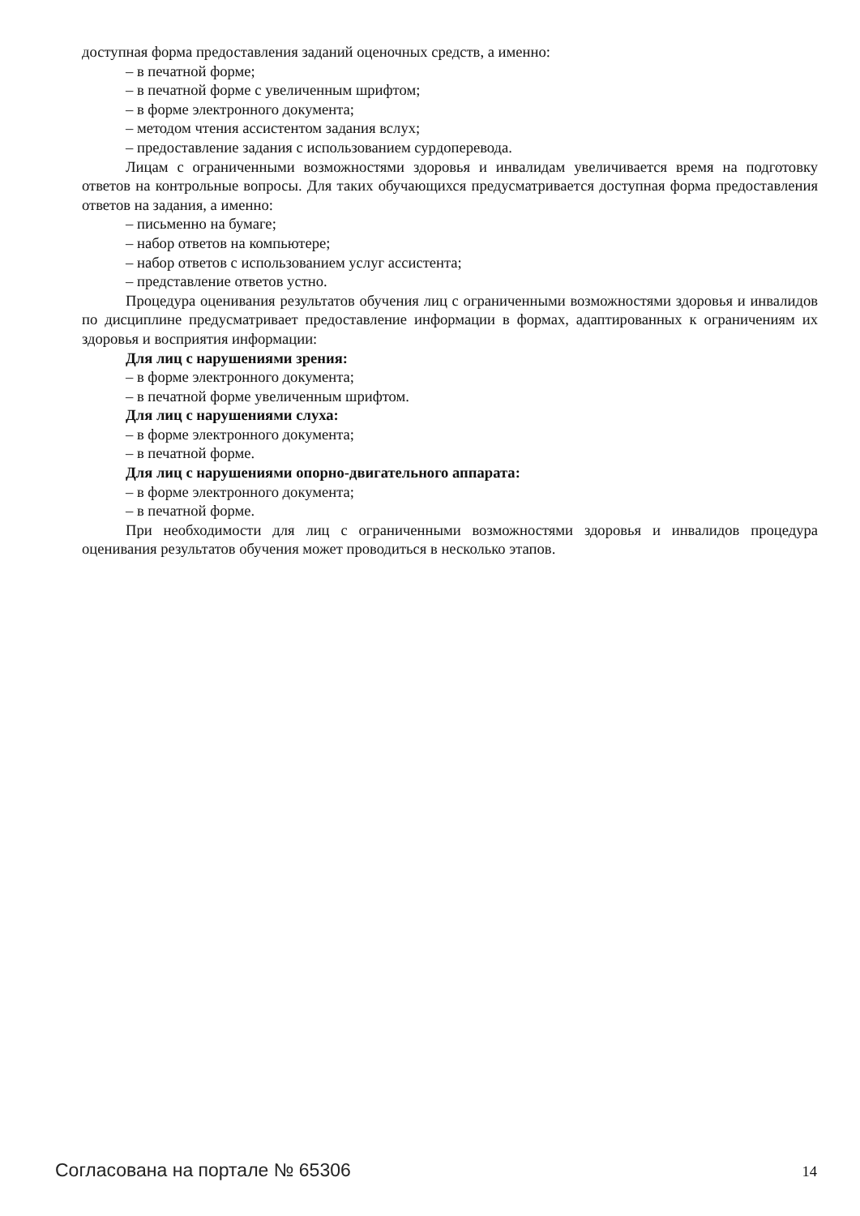доступная форма предоставления заданий оценочных средств, а именно:
– в печатной форме;
– в печатной форме с увеличенным шрифтом;
– в форме электронного документа;
– методом чтения ассистентом задания вслух;
– предоставление задания с использованием сурдоперевода.
Лицам с ограниченными возможностями здоровья и инвалидам увеличивается время на подготовку ответов на контрольные вопросы. Для таких обучающихся предусматривается доступная форма предоставления ответов на задания, а именно:
– письменно на бумаге;
– набор ответов на компьютере;
– набор ответов с использованием услуг ассистента;
– представление ответов устно.
Процедура оценивания результатов обучения лиц с ограниченными возможностями здоровья и инвалидов по дисциплине предусматривает предоставление информации в формах, адаптированных к ограничениям их здоровья и восприятия информации:
Для лиц с нарушениями зрения:
– в форме электронного документа;
– в печатной форме увеличенным шрифтом.
Для лиц с нарушениями слуха:
– в форме электронного документа;
– в печатной форме.
Для лиц с нарушениями опорно-двигательного аппарата:
– в форме электронного документа;
– в печатной форме.
При необходимости для лиц с ограниченными возможностями здоровья и инвалидов процедура оценивания результатов обучения может проводиться в несколько этапов.
Согласована на портале № 65306 14